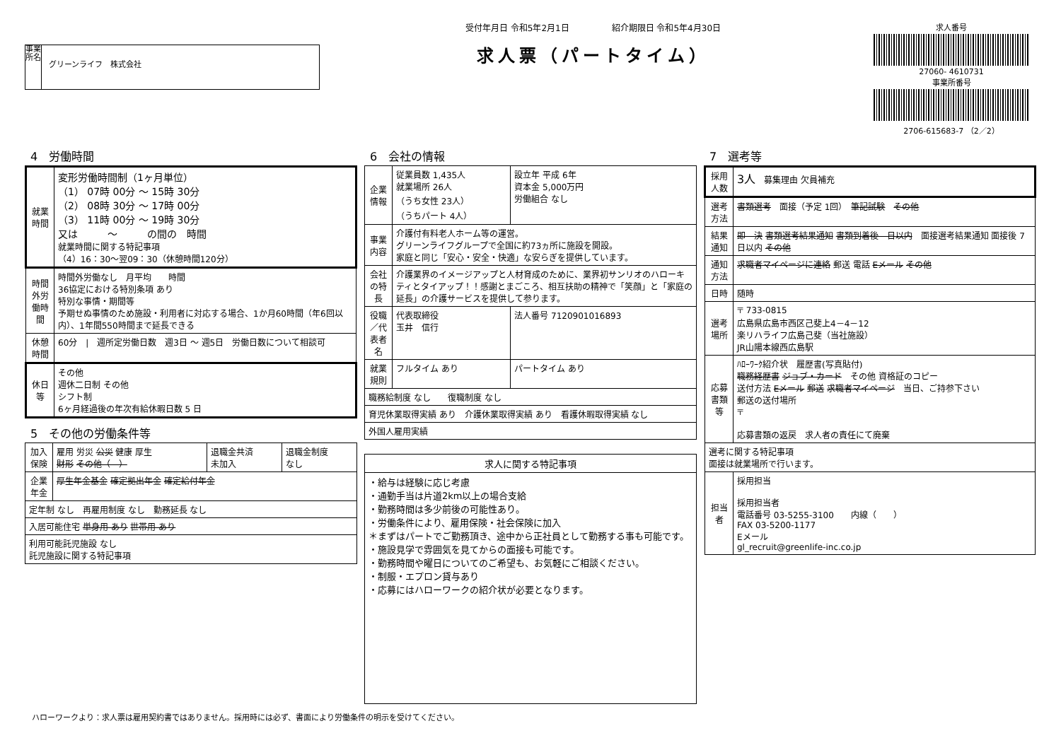事業所名
グリーンライフ　株式会社
受付年月日 令和5年2月1日　　　　　紹介期限日 令和5年4月30日
求人票（パートタイム）
求人番号
27060- 4610731
事業所番号
2706-615683-7 （2／2）
4　労働時間
| 就業時間 | 変形労働時間制（1ヶ月単位） （1） 07時 00分 ～ 15時 30分 （2） 08時 30分 ～ 17時 00分 （3） 11時 00分 ～ 19時 30分 又は ～ の間の 時間 就業時間に関する特記事項 （4）16：30～翌09：30（休憩時間120分） |
| 時間外労働時間 | 時間外労働なし 月平均 時間 36協定における特別条項 あり 特別な事情・期間等 予期せぬ事情のため施設・利用者に対応する場合、1か月60時間（年6回以内）、1年間550時間まで延長できる |
| 休憩時間 | 60分 / 週所定労働日数 週3日 ～ 週5日 労働日数について相談可 |
| 休日等 | その他 週休二日制 その他 シフト制 6ヶ月経過後の年次有給休暇日数 5 日 |
5　その他の労働条件等
| 加入保険 | 雇用 労災 公災 健康 厚生 財形 その他（ ） | 退職金共済 未加入 | 退職金制度 なし |
| 企業年金 | 厚生年金基金 確定拠出年金 確定給付年金 | | |
| 定年制 なし 再雇用制度 なし 勤務延長 なし | | | |
| 入居可能住宅 単身用 あり 世帯用 あり | | | |
| 利用可能託児施設 なし 託児施設に関する特記事項 | | | |
6　会社の情報
| 企業情報 | 従業員数 1,435人 就業場所 26人 （うち女性 23人） （うちパート 4人） | 設立年 平成 6年 資本金 5,000万円 労働組合 なし |
| 事業内容 | 介護付有料老人ホーム等の運営。 グリーンライフグループで全国に約73ヵ所に施設を開設。 家庭と同じ「安心・安全・快適」な安らぎを提供しています。 | |
| 会社の特長 | 介護業界のイメージアップと人材育成のために、業界初サンリオのハローキティとタイアップ！！感謝とまごころ、相互扶助の精神で「笑顔」と「家庭の延長」の介護サービスを提供して参ります。 | |
| 役職／代表者名 | 代表取締役 玉井 信行 | 法人番号 7120901016893 |
| 就業規則 | フルタイム あり | パートタイム あり |
| 職務給制度 なし 復職制度 なし | | |
| 育児休業取得実績 あり 介護休業取得実績 あり 看護休暇取得実績 なし | | |
| 外国人雇用実績 | | |
| 求人に関する特記事項 |
| --- |
| ・給与は経験に応じ考慮 ・通勤手当は片道2km以上の場合支給 ・勤務時間は多少前後の可能性あり。 ・労働条件により、雇用保険・社会保険に加入 ＊まずはパートでご勤務頂き、途中から正社員として勤務する事も可能です。 ・施設見学で雰囲気を見てからの面接も可能です。 ・勤務時間や曜日についてのご希望も、お気軽にご相談ください。 ・制服・エプロン貸与あり ・応募にはハローワークの紹介状が必要となります。 |
7　選考等
| 採用人数 | 3人 募集理由 欠員補充 |
| 選考方法 | 書類選考 面接（予定 1回） 筆記試験 その他 |
| 結果通知 | 即 決 書類選考結果通知 書類到着後 日以内 面接選考結果通知 面接後 7日以内 その他 |
| 通知方法 | 求職者マイページに連絡 郵送 電話 Eメール その他 |
| 日時 | 随時 |
| 選考場所 | 〒 733-0815 広島県広島市西区己斐上4－4－12 楽リハライフ広島己斐（当社施設） JR山陽本線西広島駅 |
| 応募書類等 | ﾊﾛｰﾜｰｸ紹介状 履歴書(写真貼付) 職務経歴書 ジョブ・カード その他 資格証のコピー 送付方法 Eメール 郵送 求職者マイページ 当日、ご持参下さい 郵送の送付場所 〒 応募書類の返戻 求人者の責任にて廃棄 |
| 選考に関する特記事項 面接は就業場所で行います。 | |
| 担当者 | 採用担当 採用担当者 電話番号 03-5255-3100 内線（ ） FAX 03-5200-1177 Eメール gl_recruit@greenlife-inc.co.jp |
ハローワークより：求人票は雇用契約書ではありません。採用時には必ず、書面により労働条件の明示を受けてください。